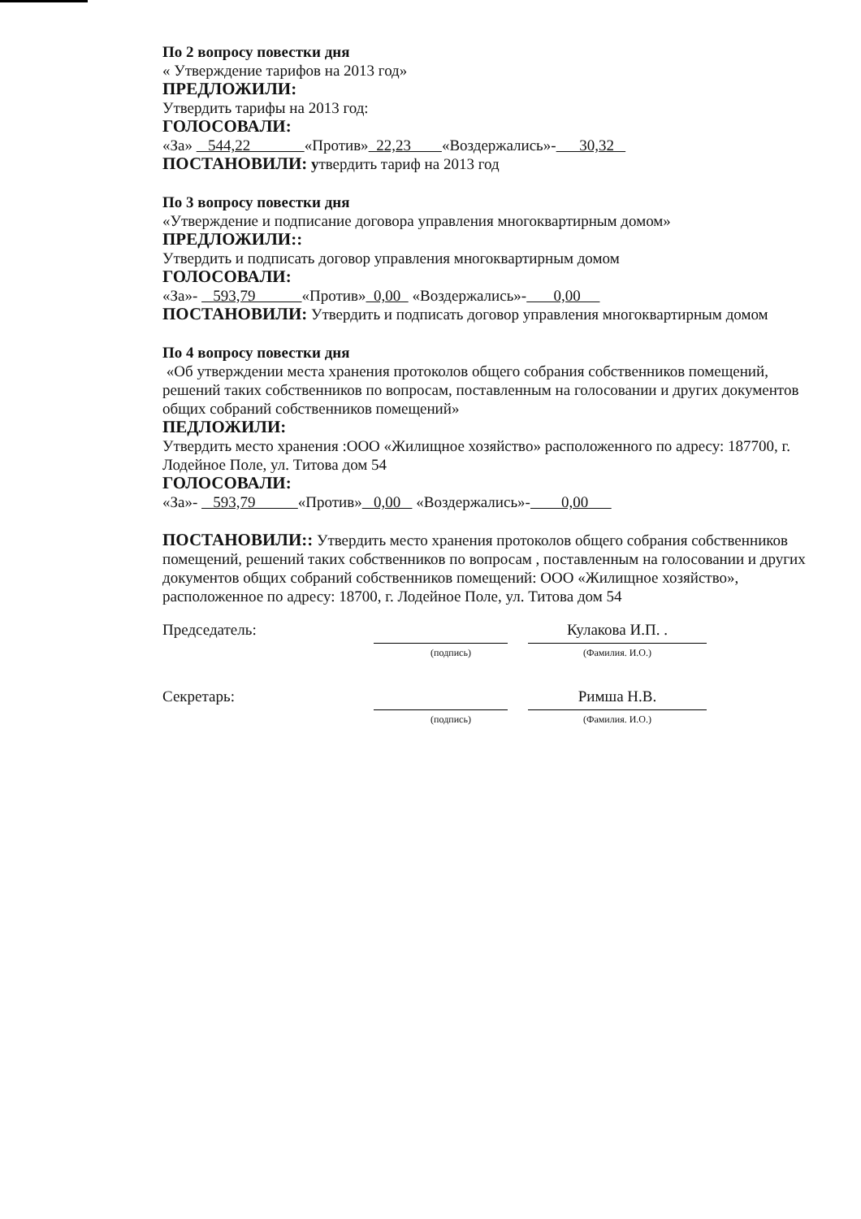По 2 вопросу повестки дня
« Утверждение тарифов на 2013 год»
ПРЕДЛОЖИЛИ:
Утвердить тарифы на 2013 год:
ГОЛОСОВАЛИ:
«За» 544,22 «Против» 22,23 «Воздержались»- 30,32
ПОСТАНОВИЛИ: утвердить тариф на 2013 год
По 3 вопросу повестки дня
«Утверждение и подписание договора управления многоквартирным домом»
ПРЕДЛОЖИЛИ::
Утвердить и подписать договор управления многоквартирным домом
ГОЛОСОВАЛИ:
«За»- 593,79 «Против» 0,00 «Воздержались»- 0,00
ПОСТАНОВИЛИ: Утвердить и подписать договор управления многоквартирным домом
По 4 вопросу повестки дня
«Об утверждении места хранения протоколов общего собрания собственников помещений, решений таких собственников по вопросам, поставленным на голосовании и других документов общих собраний собственников помещений»
ПЕДЛОЖИЛИ:
Утвердить место хранения :ООО «Жилищное хозяйство» расположенного по адресу: 187700, г. Лодейное Поле, ул. Титова дом 54
ГОЛОСОВАЛИ:
«За»- 593,79 «Против» 0,00 «Воздержались»- 0,00
ПОСТАНОВИЛИ:: Утвердить место хранения протоколов общего собрания собственников помещений, решений таких собственников по вопросам , поставленным на голосовании и других документов общих собраний собственников помещений: ООО «Жилищное хозяйство», расположенное по адресу: 18700, г. Лодейное Поле, ул. Титова дом 54
Председатель: Кулакова И.П. .
(подпись) (Фамилия. И.О.)
Секретарь: Римша Н.В.
(подпись) (Фамилия. И.О.)